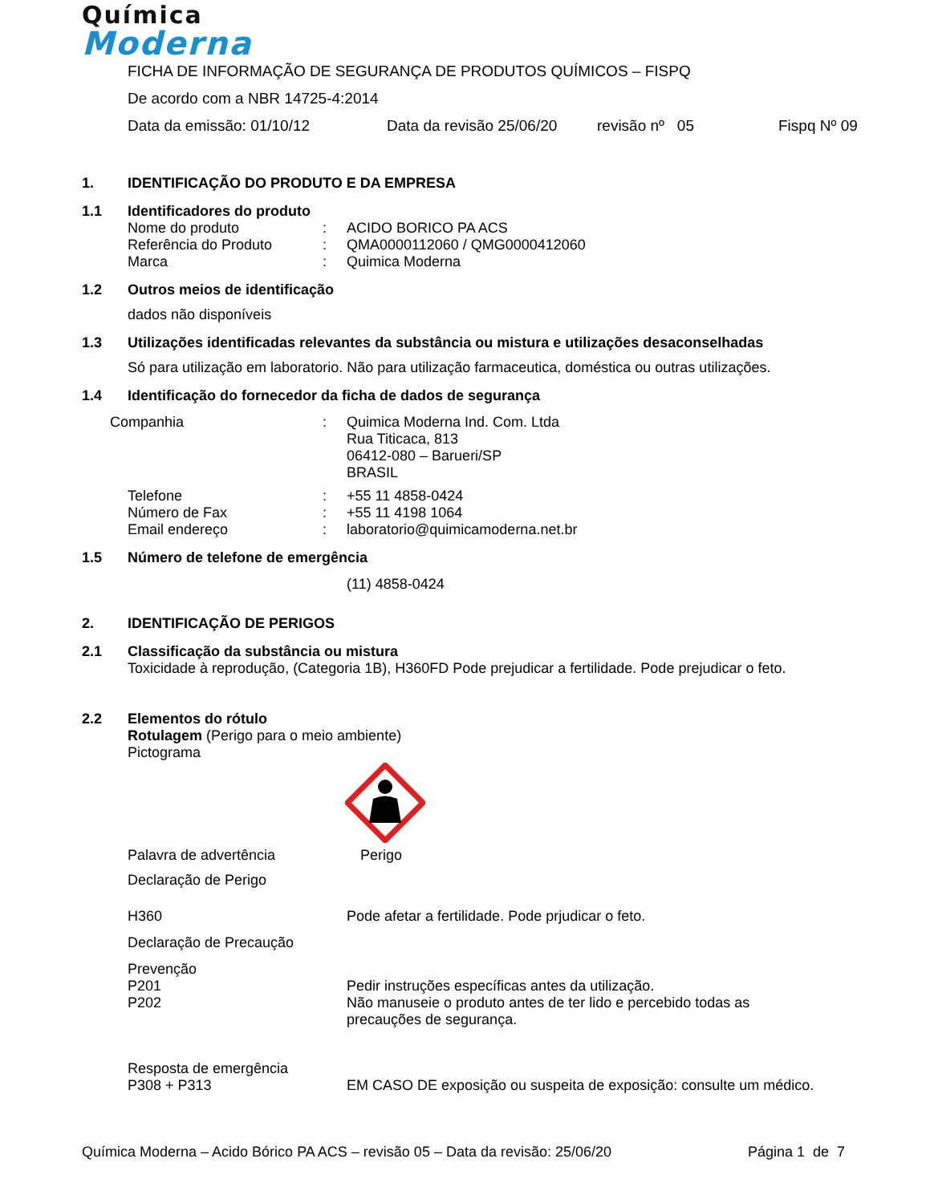Química
Moderna
FICHA DE INFORMAÇÃO DE SEGURANÇA DE PRODUTOS QUÍMICOS – FISPQ
De acordo com a NBR 14725-4:2014
Data da emissão: 01/10/12 Data da revisão 25/06/20 revisão nº 05 Fispq Nº 09
1. IDENTIFICAÇÃO DO PRODUTO E DA EMPRESA
1.1 Identificadores do produto
Nome do produto: ACIDO BORICO PA ACS
Referência do Produto: QMA0000112060 / QMG0000412060
Marca: Quimica Moderna
1.2 Outros meios de identificação
dados não disponíveis
1.3 Utilizações identificadas relevantes da substância ou mistura e utilizações desaconselhadas
Só para utilização em laboratorio. Não para utilização farmaceutica, doméstica ou outras utilizações.
1.4 Identificação do fornecedor da ficha de dados de segurança
Companhia: Quimica Moderna Ind. Com. Ltda
Rua Titicaca, 813
06412-080 – Barueri/SP
BRASIL
Telefone: +55 11 4858-0424
Número de Fax: +55 11 4198 1064
Email endereço: laboratorio@quimicamoderna.net.br
1.5 Número de telefone de emergência
(11) 4858-0424
2. IDENTIFICAÇÃO DE PERIGOS
2.1 Classificação da substância ou mistura
Toxicidade à reprodução, (Categoria 1B), H360FD Pode prejudicar a fertilidade. Pode prejudicar o feto.
2.2 Elementos do rótulo
Rotulagem (Perigo para o meio ambiente)
Pictograma
Palavra de advertência Perigo
Declaração de Perigo
H360 Pode afetar a fertilidade. Pode prjudicar o feto.
Declaração de Precaução
Prevenção
P201 Pedir instruções específicas antes da utilização.
P202 Não manuseie o produto antes de ter lido e percebido todas as
precauções de segurança.
Resposta de emergência
P308 + P313 EM CASO DE exposição ou suspeita de exposição: consulte um médico.
Química Moderna – Acido Bórico PA ACS – revisão 05 – Data da revisão: 25/06/20 Página 1 de 7